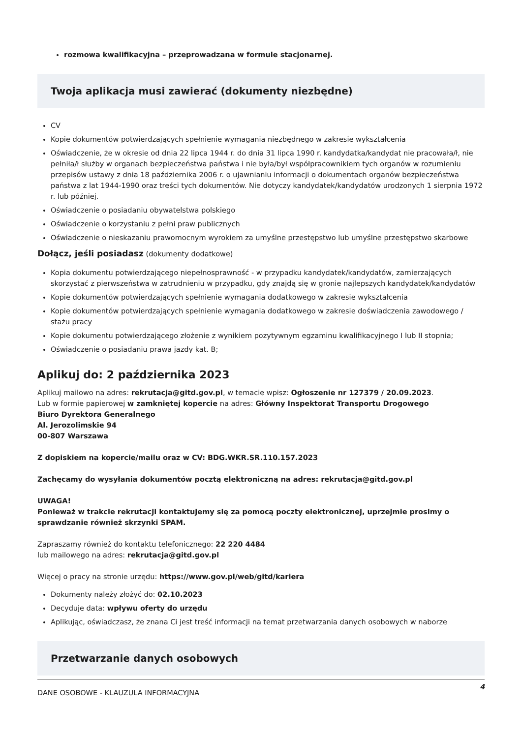rozmowa kwalifikacyjna – przeprowadzana w formule stacjonarnej.
Twoja aplikacja musi zawierać (dokumenty niezbędne)
CV
Kopie dokumentów potwierdzających spełnienie wymagania niezbędnego w zakresie wykształcenia
Oświadczenie, że w okresie od dnia 22 lipca 1944 r. do dnia 31 lipca 1990 r. kandydatka/kandydat nie pracowała/ł, nie pełniła/ł służby w organach bezpieczeństwa państwa i nie była/był współpracownikiem tych organów w rozumieniu przepisów ustawy z dnia 18 października 2006 r. o ujawnianiu informacji o dokumentach organów bezpieczeństwa państwa z lat 1944-1990 oraz treści tych dokumentów. Nie dotyczy kandydatek/kandydatów urodzonych 1 sierpnia 1972 r. lub później.
Oświadczenie o posiadaniu obywatelstwa polskiego
Oświadczenie o korzystaniu z pełni praw publicznych
Oświadczenie o nieskazaniu prawomocnym wyrokiem za umyślne przestępstwo lub umyślne przestępstwo skarbowe
Dołącz, jeśli posiadasz (dokumenty dodatkowe)
Kopia dokumentu potwierdzającego niepełnosprawność - w przypadku kandydatek/kandydatów, zamierzających skorzystać z pierwszeństwa w zatrudnieniu w przypadku, gdy znajdą się w gronie najlepszych kandydatek/kandydatów
Kopie dokumentów potwierdzających spełnienie wymagania dodatkowego w zakresie wykształcenia
Kopie dokumentów potwierdzających spełnienie wymagania dodatkowego w zakresie doświadczenia zawodowego / stażu pracy
Kopie dokumentu potwierdzającego złożenie z wynikiem pozytywnym egzaminu kwalifikacyjnego I lub II stopnia;
Oświadczenie o posiadaniu prawa jazdy kat. B;
Aplikuj do: 2 października 2023
Aplikuj mailowo na adres: rekrutacja@gitd.gov.pl, w temacie wpisz: Ogłoszenie nr 127379 / 20.09.2023.
Lub w formie papierowej w zamkniętej kopercie na adres: Główny Inspektorat Transportu Drogowego
Biuro Dyrektora Generalnego
Al. Jerozolimskie 94
00-807 Warszawa
Z dopiskiem na kopercie/mailu oraz w CV: BDG.WKR.SR.110.157.2023
Zachęcamy do wysyłania dokumentów pocztą elektroniczną na adres: rekrutacja@gitd.gov.pl
UWAGA!
Ponieważ w trakcie rekrutacji kontaktujemy się za pomocą poczty elektronicznej, uprzejmie prosimy o sprawdzanie również skrzynki SPAM.
Zapraszamy również do kontaktu telefonicznego: 22 220 4484
lub mailowego na adres: rekrutacja@gitd.gov.pl
Więcej o pracy na stronie urzędu: https://www.gov.pl/web/gitd/kariera
Dokumenty należy złożyć do: 02.10.2023
Decyduje data: wpływu oferty do urzędu
Aplikując, oświadczasz, że znana Ci jest treść informacji na temat przetwarzania danych osobowych w naborze
Przetwarzanie danych osobowych
DANE OSOBOWE - KLAUZULA INFORMACYJNA
4